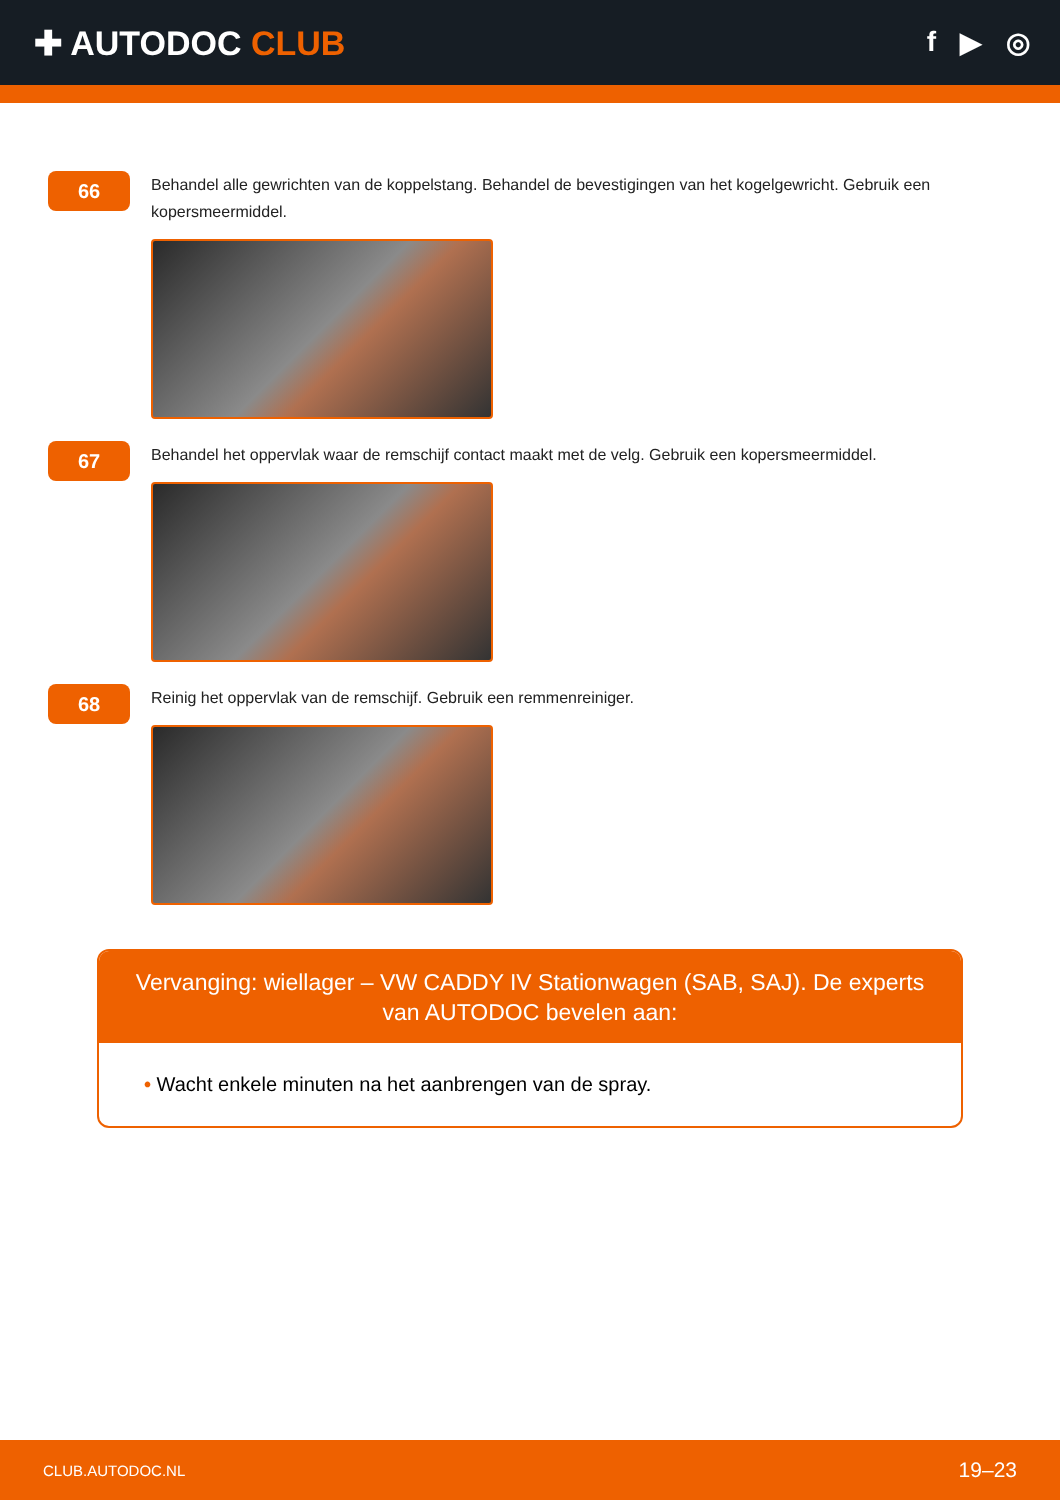✚ AUTODOC CLUB
f ▶ ◎
66
Behandel alle gewrichten van de koppelstang. Behandel de bevestigingen van het kogelgewricht. Gebruik een kopersmeermiddel.
67
Behandel het oppervlak waar de remschijf contact maakt met de velg. Gebruik een kopersmeermiddel.
68
Reinig het oppervlak van de remschijf. Gebruik een remmenreiniger.
Vervanging: wiellager – VW CADDY IV Stationwagen (SAB, SAJ). De experts van AUTODOC bevelen aan:
• Wacht enkele minuten na het aanbrengen van de spray.
CLUB.AUTODOC.NL 19–23